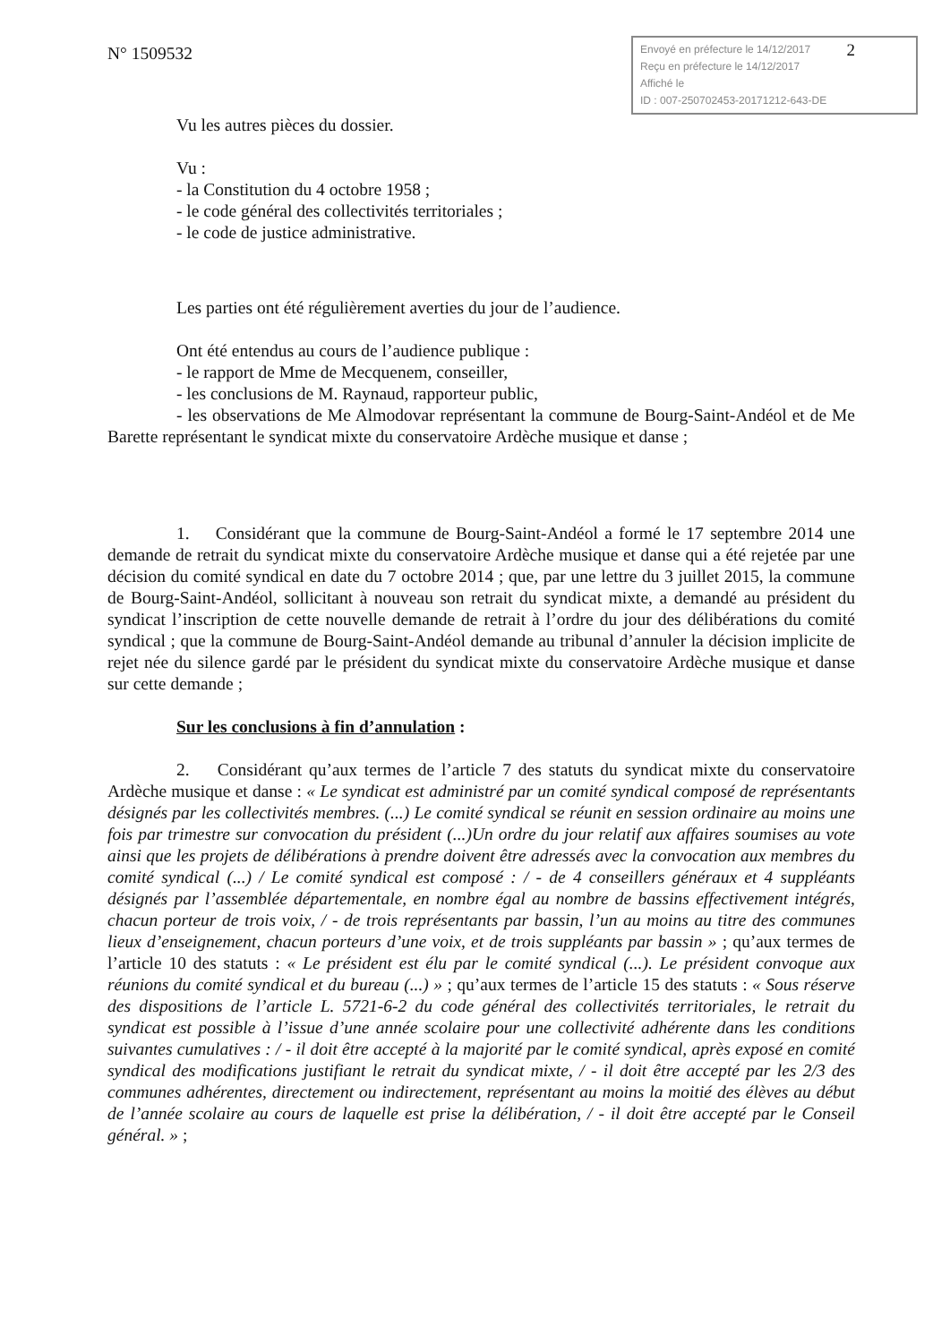N° 1509532
2 Envoyé en préfecture le 14/12/2017
Reçu en préfecture le 14/12/2017
Affiché le
ID : 007-250702453-20171212-643-DE
Vu les autres pièces du dossier.
Vu :
- la Constitution du 4 octobre 1958 ;
- le code général des collectivités territoriales ;
- le code de justice administrative.
Les parties ont été régulièrement averties du jour de l’audience.
Ont été entendus au cours de l’audience publique :
- le rapport de Mme de Mecquenem, conseiller,
- les conclusions de M. Raynaud, rapporteur public,
- les observations de Me Almodovar représentant la commune de Bourg-Saint-Andéol et de Me Barette représentant le syndicat mixte du conservatoire Ardèche musique et danse ;
1. Considérant que la commune de Bourg-Saint-Andéol a formé le 17 septembre 2014 une demande de retrait du syndicat mixte du conservatoire Ardèche musique et danse qui a été rejetée par une décision du comité syndical en date du 7 octobre 2014 ; que, par une lettre du 3 juillet 2015, la commune de Bourg-Saint-Andéol, sollicitant à nouveau son retrait du syndicat mixte, a demandé au président du syndicat l’inscription de cette nouvelle demande de retrait à l’ordre du jour des délibérations du comité syndical ; que la commune de Bourg-Saint-Andéol demande au tribunal d’annuler la décision implicite de rejet née du silence gardé par le président du syndicat mixte du conservatoire Ardèche musique et danse sur cette demande ;
Sur les conclusions à fin d’annulation :
2. Considérant qu’aux termes de l’article 7 des statuts du syndicat mixte du conservatoire Ardèche musique et danse : « Le syndicat est administré par un comité syndical composé de représentants désignés par les collectivités membres. (...) Le comité syndical se réunit en session ordinaire au moins une fois par trimestre sur convocation du président (...)Un ordre du jour relatif aux affaires soumises au vote ainsi que les projets de délibérations à prendre doivent être adressés avec la convocation aux membres du comité syndical (...) / Le comité syndical est composé : / - de 4 conseillers généraux et 4 suppléants désignés par l’assemblée départementale, en nombre égal au nombre de bassins effectivement intégrés, chacun porteur de trois voix, / - de trois représentants par bassin, l’un au moins au titre des communes lieux d’enseignement, chacun porteurs d’une voix, et de trois suppléants par bassin » ; qu’aux termes de l’article 10 des statuts : « Le président est élu par le comité syndical (...). Le président convoque aux réunions du comité syndical et du bureau (...) » ; qu’aux termes de l’article 15 des statuts : « Sous réserve des dispositions de l’article L. 5721-6-2 du code général des collectivités territoriales, le retrait du syndicat est possible à l’issue d’une année scolaire pour une collectivité adhérente dans les conditions suivantes cumulatives : / - il doit être accepté à la majorité par le comité syndical, après exposé en comité syndical des modifications justifiant le retrait du syndicat mixte, / - il doit être accepté par les 2/3 des communes adhérentes, directement ou indirectement, représentant au moins la moitié des élèves au début de l’année scolaire au cours de laquelle est prise la délibération, / - il doit être accepté par le Conseil général. » ;